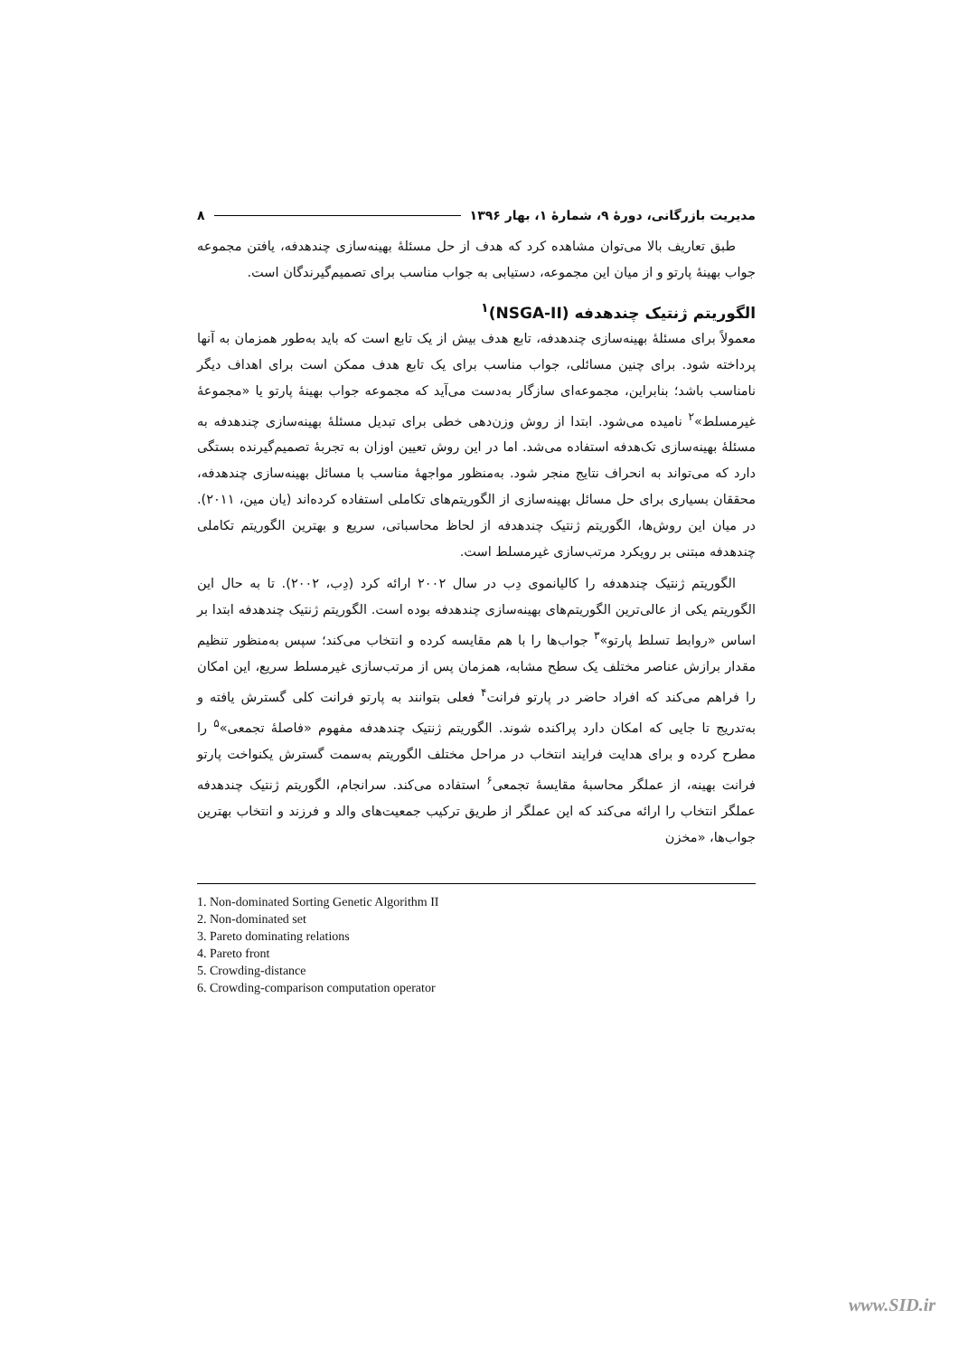مدیریت بازرگانی، دورهٔ ۹، شمارهٔ ۱، بهار ۱۳۹۶ ۸
طبق تعاریف بالا می‌توان مشاهده کرد که هدف از حل مسئلهٔ بهینه‌سازی چندهدفه، یافتن مجموعه جواب بهینهٔ پارتو و از میان این مجموعه، دستیابی به جواب مناسب برای تصمیم‌گیرندگان است.
الگوریتم ژنتیک چندهدفه (NSGA-II)<sup>۱</sup>
معمولاً برای مسئلهٔ بهینه‌سازی چندهدفه، تابع هدف بیش از یک تابع است که باید به‌طور همزمان به آنها پرداخته شود. برای چنین مسائلی، جواب مناسب برای یک تابع هدف ممکن است برای اهداف دیگر نامناسب باشد؛ بنابراین، مجموعه‌ای سازگار به‌دست می‌آید که مجموعه جواب بهینهٔ پارتو یا «مجموعهٔ غیرمسلط»<sup>۲</sup> نامیده می‌شود. ابتدا از روش وزن‌دهی خطی برای تبدیل مسئلهٔ بهینه‌سازی چندهدفه به مسئلهٔ بهینه‌سازی تک‌هدفه استفاده می‌شد. اما در این روش تعیین اوزان به تجربهٔ تصمیم‌گیرنده بستگی دارد که می‌تواند به انحراف نتایج منجر شود. به‌منظور مواجههٔ مناسب با مسائل بهینه‌سازی چندهدفه، محققان بسیاری برای حل مسائل بهینه‌سازی از الگوریتم‌های تکاملی استفاده کرده‌اند (یان مین، ۲۰۱۱). در میان این روش‌ها، الگوریتم ژنتیک چندهدفه از لحاظ محاسباتی، سریع و بهترین الگوریتم تکاملی چندهدفه مبتنی بر رویکرد مرتب‌سازی غیرمسلط است.
الگوریتم ژنتیک چندهدفه را کالیانموی دِب در سال ۲۰۰۲ ارائه کرد (دِب، ۲۰۰۲). تا به حال این الگوریتم یکی از عالی‌ترین الگوریتم‌های بهینه‌سازی چندهدفه بوده است. الگوریتم ژنتیک چندهدفه ابتدا بر اساس «روابط تسلط پارتو»<sup>۳</sup> جواب‌ها را با هم مقایسه کرده و انتخاب می‌کند؛ سپس به‌منظور تنظیم مقدار برازش عناصر مختلف یک سطح مشابه، همزمان پس از مرتب‌سازی غیرمسلط سریع، این امکان را فراهم می‌کند که افراد حاضر در پارتو فرانت<sup>۴</sup> فعلی بتوانند به پارتو فرانت کلی گسترش یافته و به‌تدریج تا جایی که امکان دارد پراکنده شوند. الگوریتم ژنتیک چندهدفه مفهوم «فاصلهٔ تجمعی»<sup>۵</sup> را مطرح کرده و برای هدایت فرایند انتخاب در مراحل مختلف الگوریتم به‌سمت گسترش یکنواخت پارتو فرانت بهینه، از عملگر محاسبهٔ مقایسهٔ تجمعی<sup>۶</sup> استفاده می‌کند. سرانجام، الگوریتم ژنتیک چندهدفه عملگر انتخاب را ارائه می‌کند که این عملگر از طریق ترکیب جمعیت‌های والد و فرزند و انتخاب بهترین جواب‌ها، «مخزن
1. Non-dominated Sorting Genetic Algorithm II
2. Non-dominated set
3. Pareto dominating relations
4. Pareto front
5. Crowding-distance
6. Crowding-comparison computation operator
www.SID.ir